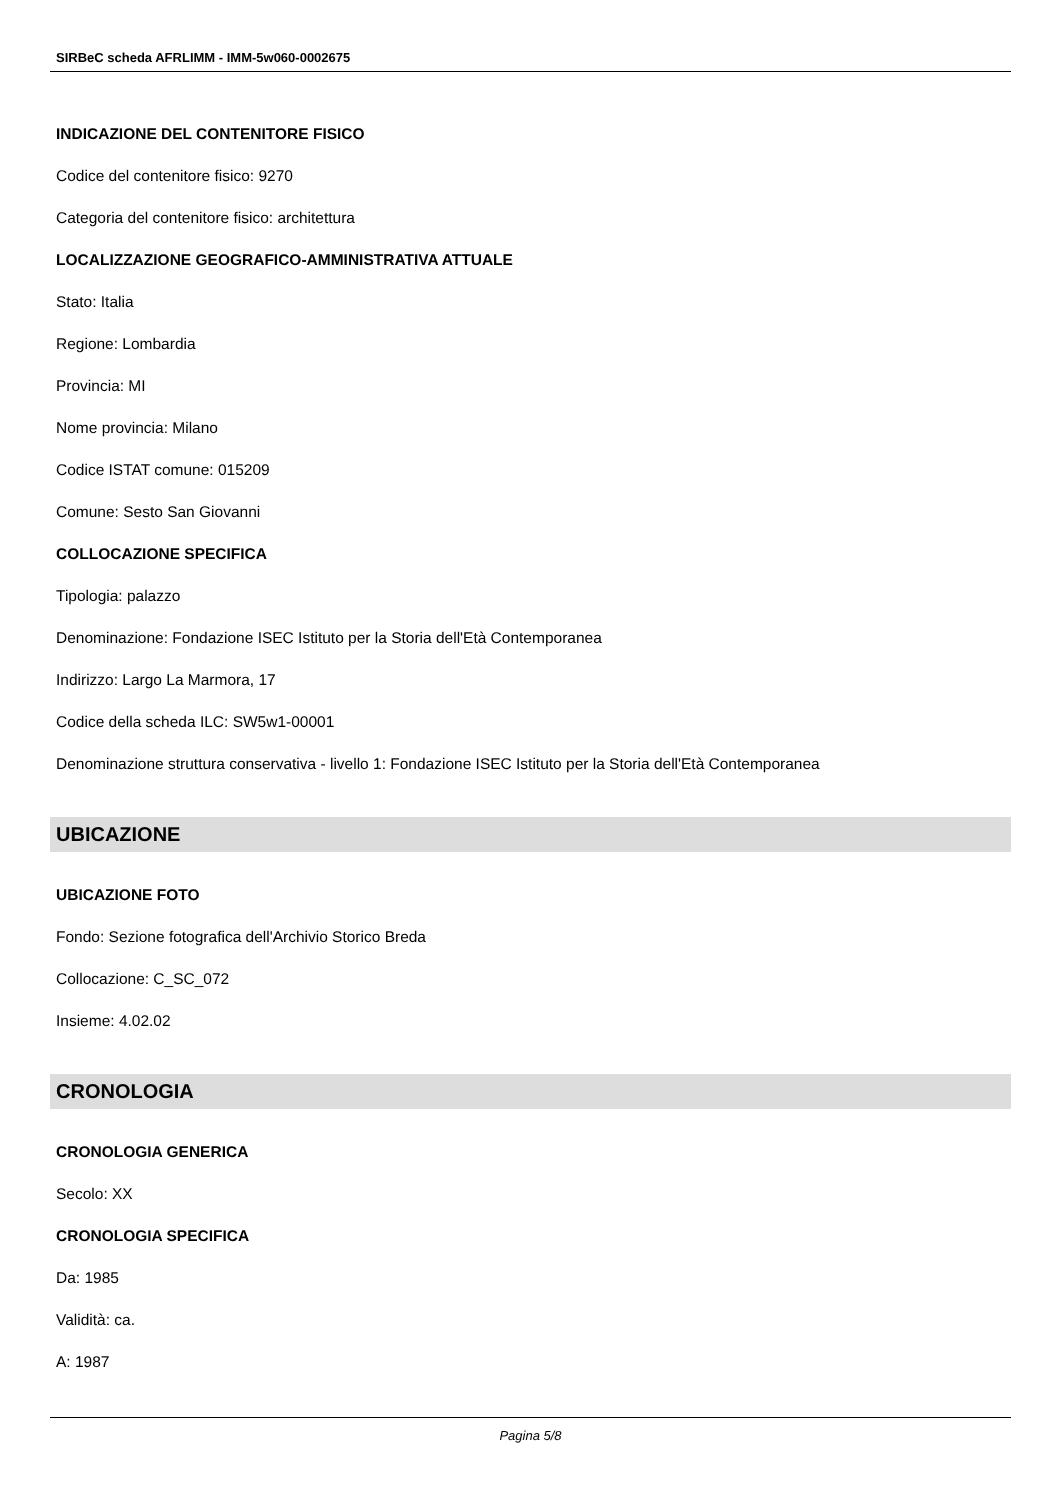SIRBeC scheda AFRLIMM - IMM-5w060-0002675
INDICAZIONE DEL CONTENITORE FISICO
Codice del contenitore fisico: 9270
Categoria del contenitore fisico: architettura
LOCALIZZAZIONE GEOGRAFICO-AMMINISTRATIVA ATTUALE
Stato: Italia
Regione: Lombardia
Provincia: MI
Nome provincia: Milano
Codice ISTAT comune: 015209
Comune: Sesto San Giovanni
COLLOCAZIONE SPECIFICA
Tipologia: palazzo
Denominazione: Fondazione ISEC Istituto per la Storia dell'Età Contemporanea
Indirizzo: Largo La Marmora, 17
Codice della scheda ILC: SW5w1-00001
Denominazione struttura conservativa - livello 1: Fondazione ISEC Istituto per la Storia dell'Età Contemporanea
UBICAZIONE
UBICAZIONE FOTO
Fondo: Sezione fotografica dell'Archivio Storico Breda
Collocazione: C_SC_072
Insieme: 4.02.02
CRONOLOGIA
CRONOLOGIA GENERICA
Secolo: XX
CRONOLOGIA SPECIFICA
Da: 1985
Validità: ca.
A: 1987
Pagina 5/8